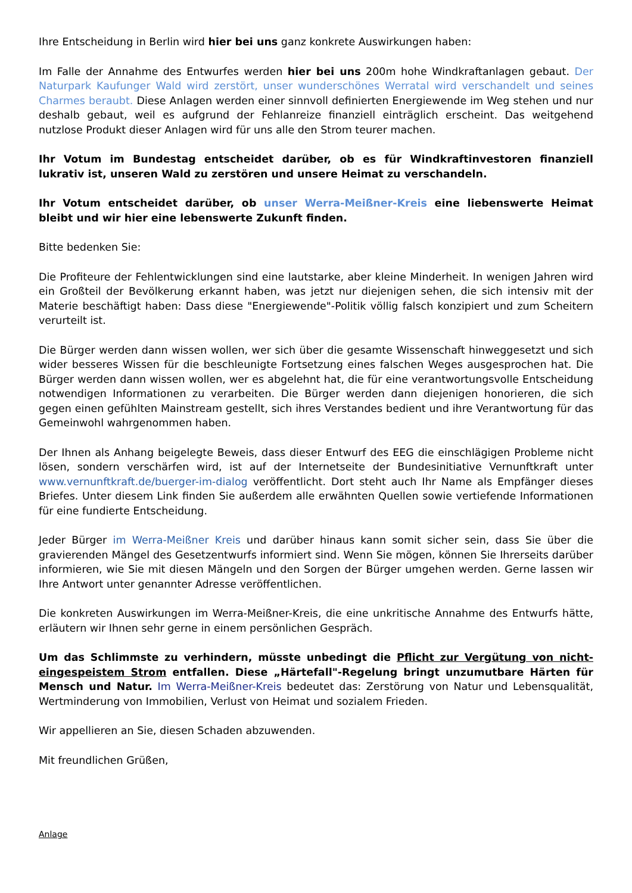Ihre Entscheidung in Berlin wird hier bei uns ganz konkrete Auswirkungen haben:
Im Falle der Annahme des Entwurfes werden hier bei uns 200m hohe Windkraftanlagen gebaut. Der Naturpark Kaufunger Wald wird zerstört, unser wunderschönes Werratal wird verschandelt und seines Charmes beraubt. Diese Anlagen werden einer sinnvoll definierten Energiewende im Weg stehen und nur deshalb gebaut, weil es aufgrund der Fehlanreize finanziell einträglich erscheint. Das weitgehend nutzlose Produkt dieser Anlagen wird für uns alle den Strom teurer machen.
Ihr Votum im Bundestag entscheidet darüber, ob es für Windkraftinvestoren finanziell lukrativ ist, unseren Wald zu zerstören und unsere Heimat zu verschandeln.
Ihr Votum entscheidet darüber, ob unser Werra-Meißner-Kreis eine liebenswerte Heimat bleibt und wir hier eine lebenswerte Zukunft finden.
Bitte bedenken Sie:
Die Profiteure der Fehlentwicklungen sind eine lautstarke, aber kleine Minderheit. In wenigen Jahren wird ein Großteil der Bevölkerung erkannt haben, was jetzt nur diejenigen sehen, die sich intensiv mit der Materie beschäftigt haben: Dass diese "Energiewende"-Politik völlig falsch konzipiert und zum Scheitern verurteilt ist.
Die Bürger werden dann wissen wollen, wer sich über die gesamte Wissenschaft hinweggesetzt und sich wider besseres Wissen für die beschleunigte Fortsetzung eines falschen Weges ausgesprochen hat. Die Bürger werden dann wissen wollen, wer es abgelehnt hat, die für eine verantwortungsvolle Entscheidung notwendigen Informationen zu verarbeiten. Die Bürger werden dann diejenigen honorieren, die sich gegen einen gefühlten Mainstream gestellt, sich ihres Verstandes bedient und ihre Verantwortung für das Gemeinwohl wahrgenommen haben.
Der Ihnen als Anhang beigelegte Beweis, dass dieser Entwurf des EEG die einschlägigen Probleme nicht lösen, sondern verschärfen wird, ist auf der Internetseite der Bundesinitiative Vernunftkraft unter www.vernunftkraft.de/buerger-im-dialog veröffentlicht. Dort steht auch Ihr Name als Empfänger dieses Briefes. Unter diesem Link finden Sie außerdem alle erwähnten Quellen sowie vertiefende Informationen für eine fundierte Entscheidung.
Jeder Bürger im Werra-Meißner Kreis und darüber hinaus kann somit sicher sein, dass Sie über die gravierenden Mängel des Gesetzentwurfs informiert sind. Wenn Sie mögen, können Sie Ihrerseits darüber informieren, wie Sie mit diesen Mängeln und den Sorgen der Bürger umgehen werden. Gerne lassen wir Ihre Antwort unter genannter Adresse veröffentlichen.
Die konkreten Auswirkungen im Werra-Meißner-Kreis, die eine unkritische Annahme des Entwurfs hätte, erläutern wir Ihnen sehr gerne in einem persönlichen Gespräch.
Um das Schlimmste zu verhindern, müsste unbedingt die Pflicht zur Vergütung von nicht-eingespeistem Strom entfallen. Diese „Härtefall"-Regelung bringt unzumutbare Härten für Mensch und Natur. Im Werra-Meißner-Kreis bedeutet das: Zerstörung von Natur und Lebensqualität, Wertminderung von Immobilien, Verlust von Heimat und sozialem Frieden.
Wir appellieren an Sie, diesen Schaden abzuwenden.
Mit freundlichen Grüßen,
Anlage